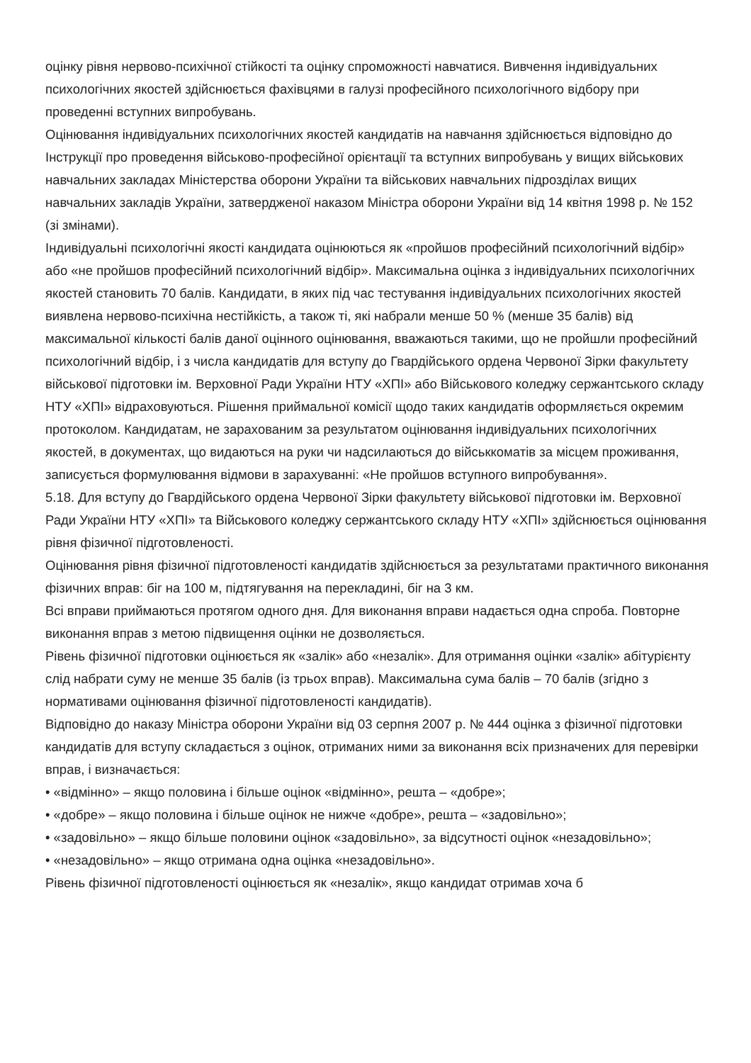оцінку рівня нервово-психічної стійкості та оцінку спроможності навчатися. Вивчення індивідуальних психологічних якостей здійснюється фахівцями в галузі професійного психологічного відбору при проведенні вступних випробувань.
Оцінювання індивідуальних психологічних якостей кандидатів на навчання здійснюється відповідно до Інструкції про проведення військово-професійної орієнтації та вступних випробувань у вищих військових навчальних закладах Міністерства оборони України та військових навчальних підрозділах вищих навчальних закладів України, затвердженої наказом Міністра оборони України від 14 квітня 1998 р. № 152 (зі змінами).
Індивідуальні психологічні якості кандидата оцінюються як «пройшов професійний психологічний відбір» або «не пройшов професійний психологічний відбір». Максимальна оцінка з індивідуальних психологічних якостей становить 70 балів. Кандидати, в яких під час тестування індивідуальних психологічних якостей виявлена нервово-психічна нестійкість, а також ті, які набрали менше 50 % (менше 35 балів) від максимальної кількості балів даної оцінного оцінювання, вважаються такими, що не пройшли професійний психологічний відбір, і з числа кандидатів для вступу до Гвардійського ордена Червоної Зірки факультету військової підготовки ім. Верховної Ради України НТУ «ХПІ» або Військового коледжу сержантського складу НТУ «ХПІ» відраховуються. Рішення приймальної комісії щодо таких кандидатів оформляється окремим протоколом. Кандидатам, не зарахованим за результатом оцінювання індивідуальних психологічних якостей, в документах, що видаються на руки чи надсилаються до військкоматів за місцем проживання, записується формулювання відмови в зарахуванні: «Не пройшов вступного випробування».
5.18. Для вступу до Гвардійського ордена Червоної Зірки факультету військової підготовки ім. Верховної Ради України НТУ «ХПІ» та Військового коледжу сержантського складу НТУ «ХПІ» здійснюється оцінювання рівня фізичної підготовленості.
Оцінювання рівня фізичної підготовленості кандидатів здійснюється за результатами практичного виконання фізичних вправ: біг на 100 м, підтягування на перекладині, біг на 3 км.
Всі вправи приймаються протягом одного дня. Для виконання вправи надається одна спроба. Повторне виконання вправ з метою підвищення оцінки не дозволяється.
Рівень фізичної підготовки оцінюється як «залік» або «незалік». Для отримання оцінки «залік» абітурієнту слід набрати суму не менше 35 балів (із трьох вправ). Максимальна сума балів – 70 балів (згідно з нормативами оцінювання фізичної підготовленості кандидатів).
Відповідно до наказу Міністра оборони України від 03 серпня 2007 р. № 444 оцінка з фізичної підготовки кандидатів для вступу складається з оцінок, отриманих ними за виконання всіх призначених для перевірки вправ, і визначається:
• «відмінно» – якщо половина і більше оцінок «відмінно», решта – «добре»;
• «добре» – якщо половина і більше оцінок не нижче «добре», решта – «задовільно»;
• «задовільно» – якщо більше половини оцінок «задовільно», за відсутності оцінок «незадовільно»;
• «незадовільно» – якщо отримана одна оцінка «незадовільно».
Рівень фізичної підготовленості оцінюється як «незалік», якщо кандидат отримав хоча б